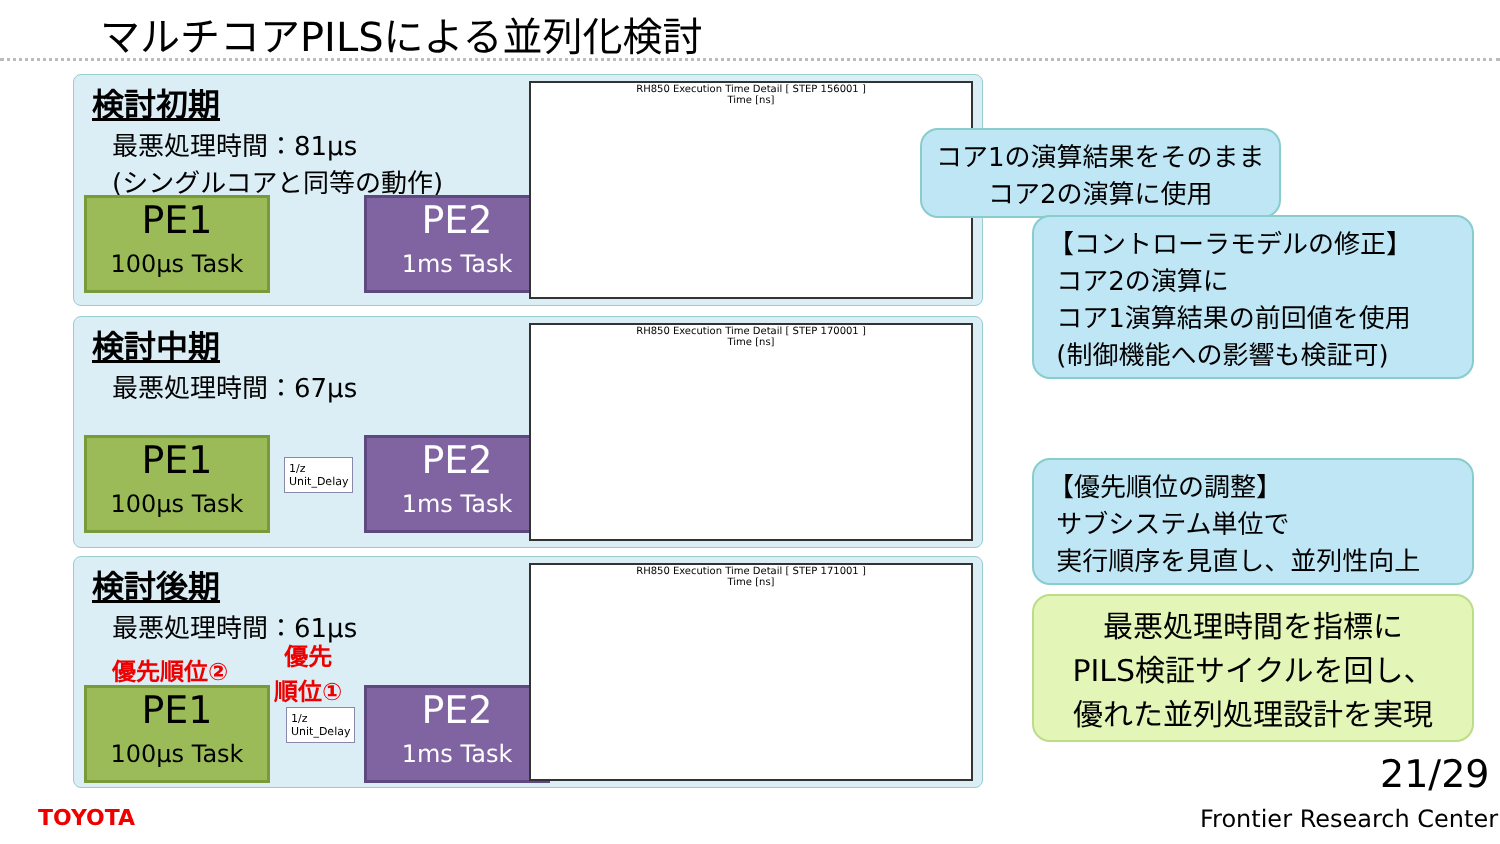マルチコアPILSによる並列化検討
検討初期
最悪処理時間：81μs
(シングルコアと同等の動作)
PE1
100μs Task
PE2
1ms Task
RH850 Execution Time Detail [ STEP 156001 ]
Time [ns]
検討中期
最悪処理時間：67μs
PE1
100μs Task
1/z
Unit_Delay
PE2
1ms Task
RH850 Execution Time Detail [ STEP 170001 ]
Time [ns]
検討後期
最悪処理時間：61μs
優先順位②
優先
順位①
PE1
100μs Task
1/z
Unit_Delay
PE2
1ms Task
RH850 Execution Time Detail [ STEP 171001 ]
Time [ns]
コア1の演算結果をそのまま
コア2の演算に使用
【コントローラモデルの修正】
コア2の演算に
コア1演算結果の前回値を使用
(制御機能への影響も検証可)
【優先順位の調整】
サブシステム単位で
実行順序を見直し、並列性向上
最悪処理時間を指標に
PILS検証サイクルを回し、
優れた並列処理設計を実現
21/29
TOYOTA Frontier Research Center